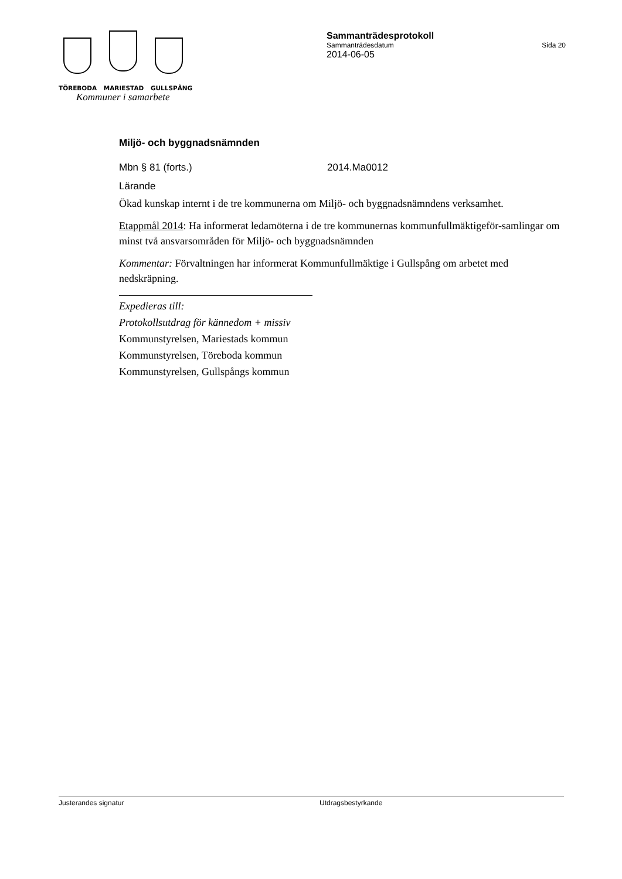TÖREBODA MARIESTAD GULLSPÅNG
Kommuner i samarbete
Sammanträdesprotokoll
Sammanträdesdatum Sida 20
2014-06-05
Miljö- och byggnadsnämnden
Mbn § 81 (forts.) 2014.Ma0012
Lärande
Ökad kunskap internt i de tre kommunerna om Miljö- och byggnadsnämndens verksamhet.
Etappmål 2014: Ha informerat ledamöterna i de tre kommunernas kommunfullmäktigeför-samlingar om minst två ansvarsområden för Miljö- och byggnadsnämnden
Kommentar: Förvaltningen har informerat Kommunfullmäktige i Gullspång om arbetet med nedskräpning.
Expedieras till:
Protokollsutdrag för kännedom + missiv
Kommunstyrelsen, Mariestads kommun
Kommunstyrelsen, Töreboda kommun
Kommunstyrelsen, Gullspångs kommun
Justerandes signatur Utdragsbestyrkande